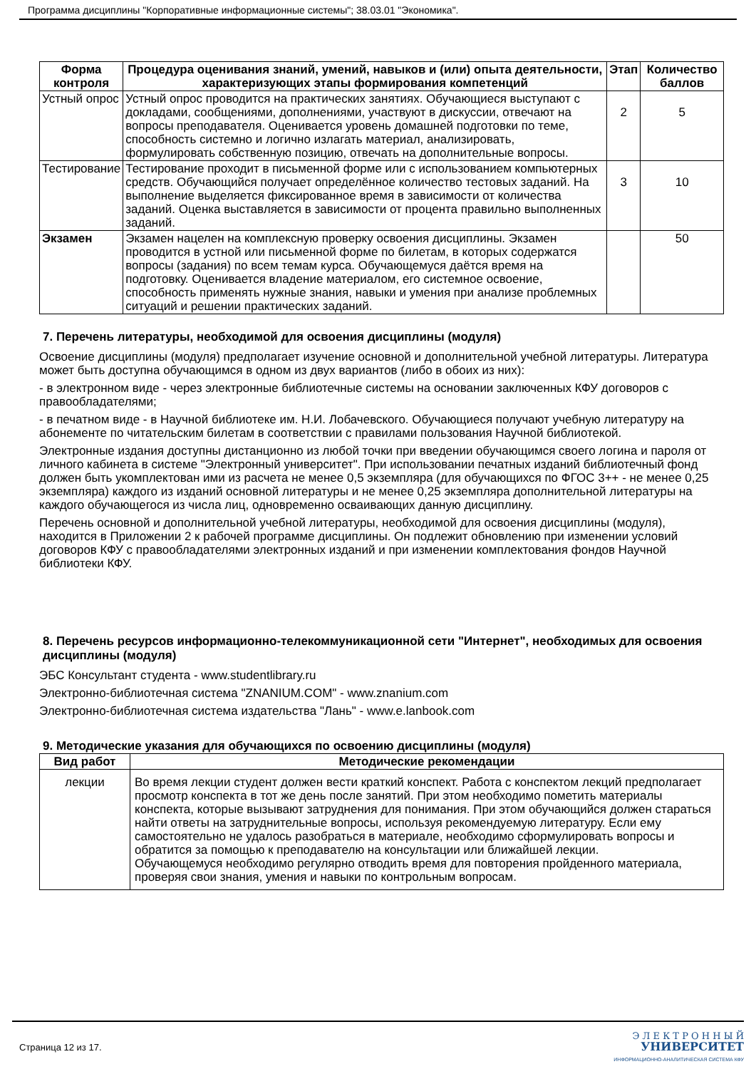Программа дисциплины "Корпоративные информационные системы"; 38.03.01 "Экономика".
| Форма контроля | Процедура оценивания знаний, умений, навыков и (или) опыта деятельности, характеризующих этапы формирования компетенций | Этап | Количество баллов |
| --- | --- | --- | --- |
| Устный опрос | Устный опрос проводится на практических занятиях. Обучающиеся выступают с докладами, сообщениями, дополнениями, участвуют в дискуссии, отвечают на вопросы преподавателя. Оценивается уровень домашней подготовки по теме, способность системно и логично излагать материал, анализировать, формулировать собственную позицию, отвечать на дополнительные вопросы. | 2 | 5 |
| Тестирование | Тестирование проходит в письменной форме или с использованием компьютерных средств. Обучающийся получает определённое количество тестовых заданий. На выполнение выделяется фиксированное время в зависимости от количества заданий. Оценка выставляется в зависимости от процента правильно выполненных заданий. | 3 | 10 |
| Экзамен | Экзамен нацелен на комплексную проверку освоения дисциплины. Экзамен проводится в устной или письменной форме по билетам, в которых содержатся вопросы (задания) по всем темам курса. Обучающемуся даётся время на подготовку. Оценивается владение материалом, его системное освоение, способность применять нужные знания, навыки и умения при анализе проблемных ситуаций и решении практических заданий. | | 50 |
7. Перечень литературы, необходимой для освоения дисциплины (модуля)
Освоение дисциплины (модуля) предполагает изучение основной и дополнительной учебной литературы. Литература может быть доступна обучающимся в одном из двух вариантов (либо в обоих из них):
- в электронном виде - через электронные библиотечные системы на основании заключенных КФУ договоров с правообладателями;
- в печатном виде - в Научной библиотеке им. Н.И. Лобачевского. Обучающиеся получают учебную литературу на абонементе по читательским билетам в соответствии с правилами пользования Научной библиотекой.
Электронные издания доступны дистанционно из любой точки при введении обучающимся своего логина и пароля от личного кабинета в системе "Электронный университет". При использовании печатных изданий библиотечный фонд должен быть укомплектован ими из расчета не менее 0,5 экземпляра (для обучающихся по ФГОС 3++ - не менее 0,25 экземпляра) каждого из изданий основной литературы и не менее 0,25 экземпляра дополнительной литературы на каждого обучающегося из числа лиц, одновременно осваивающих данную дисциплину.
Перечень основной и дополнительной учебной литературы, необходимой для освоения дисциплины (модуля), находится в Приложении 2 к рабочей программе дисциплины. Он подлежит обновлению при изменении условий договоров КФУ с правообладателями электронных изданий и при изменении комплектования фондов Научной библиотеки КФУ.
8. Перечень ресурсов информационно-телекоммуникационной сети "Интернет", необходимых для освоения дисциплины (модуля)
ЭБС Консультант студента - www.studentlibrary.ru
Электронно-библиотечная система "ZNANIUM.COM" - www.znanium.com
Электронно-библиотечная система издательства "Лань" - www.e.lanbook.com
9. Методические указания для обучающихся по освоению дисциплины (модуля)
| Вид работ | Методические рекомендации |
| --- | --- |
| лекции | Во время лекции студент должен вести краткий конспект. Работа с конспектом лекций предполагает просмотр конспекта в тот же день после занятий. При этом необходимо пометить материалы конспекта, которые вызывают затруднения для понимания. При этом обучающийся должен стараться найти ответы на затруднительные вопросы, используя рекомендуемую литературу. Если ему самостоятельно не удалось разобраться в материале, необходимо сформулировать вопросы и обратится за помощью к преподавателю на консультации или ближайшей лекции. Обучающемуся необходимо регулярно отводить время для повторения пройденного материала, проверяя свои знания, умения и навыки по контрольным вопросам. |
Страница 12 из 17.
Э Л Е К Т Р О Н Н Ы Й
УНИВЕРСИТЕТ
ИНФОРМАЦИОННО-АНАЛИТИЧЕСКАЯ СИСТЕМА КФУ